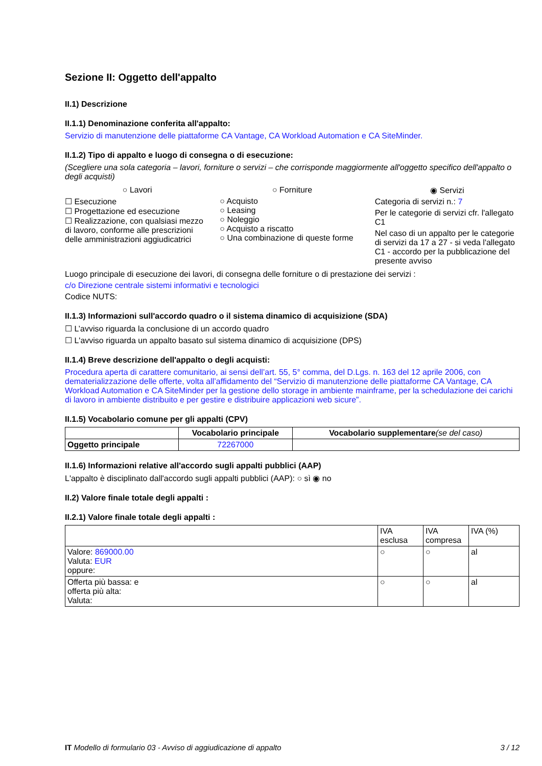Sezione II: Oggetto dell'appalto
II.1) Descrizione
II.1.1) Denominazione conferita all'appalto:
Servizio di manutenzione delle piattaforme CA Vantage, CA Workload Automation e CA SiteMinder.
II.1.2) Tipo di appalto e luogo di consegna o di esecuzione:
(Scegliere una sola categoria – lavori, forniture o servizi – che corrisponde maggiormente all'oggetto specifico dell'appalto o degli acquisti)
○ Lavori
☐ Esecuzione
☐ Progettazione ed esecuzione
☐ Realizzazione, con qualsiasi mezzo di lavoro, conforme alle prescrizioni delle amministrazioni aggiudicatrici
○ Forniture
○ Acquisto
○ Leasing
○ Noleggio
○ Acquisto a riscatto
○ Una combinazione di queste forme
◉ Servizi
Categoria di servizi n.: 7
Per le categorie di servizi cfr. l'allegato C1
Nel caso di un appalto per le categorie di servizi da 17 a 27 - si veda l'allegato C1 - accordo per la pubblicazione del presente avviso
Luogo principale di esecuzione dei lavori, di consegna delle forniture o di prestazione dei servizi :
c/o Direzione centrale sistemi informativi e tecnologici
Codice NUTS:
II.1.3) Informazioni sull'accordo quadro o il sistema dinamico di acquisizione (SDA)
☐ L’avviso riguarda la conclusione di un accordo quadro
☐ L'avviso riguarda un appalto basato sul sistema dinamico di acquisizione (DPS)
II.1.4) Breve descrizione dell'appalto o degli acquisti:
Procedura aperta di carattere comunitario, ai sensi dell’art. 55, 5° comma, del D.Lgs. n. 163 del 12 aprile 2006, con dematerializzazione delle offerte, volta all’affidamento del “Servizio di manutenzione delle piattaforme CA Vantage, CA Workload Automation e CA SiteMinder per la gestione dello storage in ambiente mainframe, per la schedulazione dei carichi di lavoro in ambiente distribuito e per gestire e distribuire applicazioni web sicure”.
II.1.5) Vocabolario comune per gli appalti (CPV)
| | Vocabolario principale | Vocabolario supplementare (se del caso) |
| --- | --- | --- |
| Oggetto principale | 72267000 | |
II.1.6) Informazioni relative all'accordo sugli appalti pubblici (AAP)
L'appalto è disciplinato dall'accordo sugli appalti pubblici (AAP): ○ sì ◉ no
II.2) Valore finale totale degli appalti :
II.2.1) Valore finale totale degli appalti :
| | IVA esclusa | IVA compresa | IVA (%) |
| Valore: 869000.00 Valuta: EUR oppure: | ○ | ○ | al |
| Offerta più bassa: e offerta più alta: Valuta: | ○ | ○ | al |
IT Modello di formulario 03 - Avviso di aggiudicazione di appalto 3 / 12